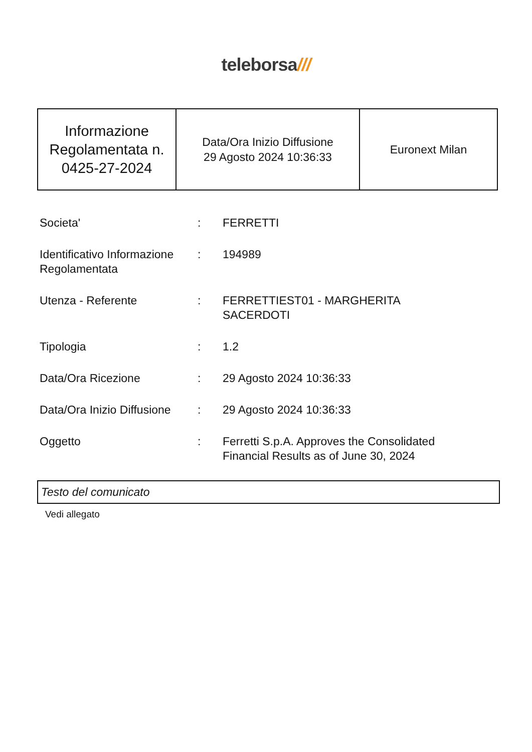teleborsa///
| Informazione Regolamentata n. 0425-27-2024 | Data/Ora Inizio Diffusione 29 Agosto 2024 10:36:33 | Euronext Milan |
| Societa' | : | FERRETTI |
| Identificativo Informazione Regolamentata | : | 194989 |
| Utenza - Referente | : | FERRETTIEST01 - MARGHERITA SACERDOTI |
| Tipologia | : | 1.2 |
| Data/Ora Ricezione | : | 29 Agosto 2024 10:36:33 |
| Data/Ora Inizio Diffusione | : | 29 Agosto 2024 10:36:33 |
| Oggetto | : | Ferretti S.p.A. Approves the Consolidated Financial Results as of June 30, 2024 |
Testo del comunicato
Vedi allegato